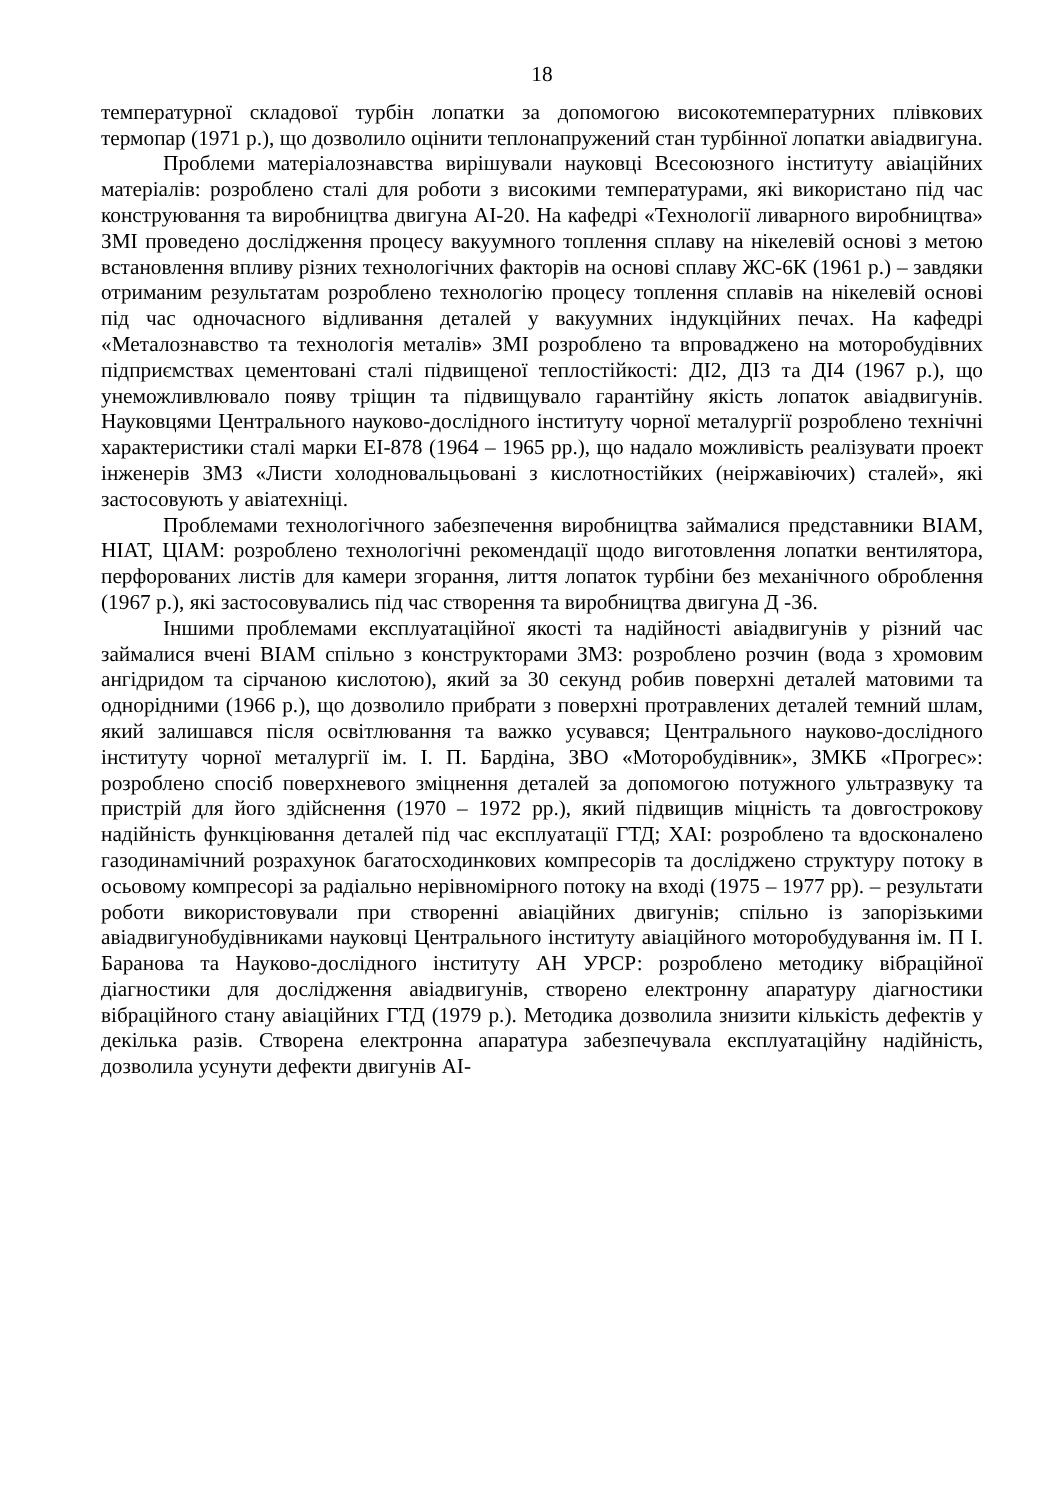18
температурної складової турбін лопатки за допомогою високотемпературних плівкових термопар (1971 р.), що дозволило оцінити теплонапружений стан турбінної лопатки авіадвигуна.
Проблеми матеріалознавства вирішували науковці Всесоюзного інституту авіаційних матеріалів: розроблено сталі для роботи з високими температурами, які використано під час конструювання та виробництва двигуна АІ-20. На кафедрі «Технології ливарного виробництва» ЗМІ проведено дослідження процесу вакуумного топлення сплаву на нікелевій основі з метою встановлення впливу різних технологічних факторів на основі сплаву ЖС-6К (1961 р.) – завдяки отриманим результатам розроблено технологію процесу топлення сплавів на нікелевій основі під час одночасного відливання деталей у вакуумних індукційних печах. На кафедрі «Металознавство та технологія металів» ЗМІ розроблено та впроваджено на моторобудівних підприємствах цементовані сталі підвищеної теплостійкості: ДІ2, ДІ3 та ДІ4 (1967 р.), що унеможливлювало появу тріщин та підвищувало гарантійну якість лопаток авіадвигунів. Науковцями Центрального науково-дослідного інституту чорної металургії розроблено технічні характеристики сталі марки ЕІ-878 (1964 – 1965 рр.), що надало можливість реалізувати проект інженерів ЗМЗ «Листи холодновальцьовані з кислотностійких (неіржавіючих) сталей», які застосовують у авіатехніці.
Проблемами технологічного забезпечення виробництва займалися представники ВІАМ, НІАТ, ЦІАМ: розроблено технологічні рекомендації щодо виготовлення лопатки вентилятора, перфорованих листів для камери згорання, лиття лопаток турбіни без механічного оброблення (1967 р.), які застосовувались під час створення та виробництва двигуна Д -36.
Іншими проблемами експлуатаційної якості та надійності авіадвигунів у різний час займалися вчені ВІАМ спільно з конструкторами ЗМЗ: розроблено розчин (вода з хромовим ангідридом та сірчаною кислотою), який за 30 секунд робив поверхні деталей матовими та однорідними (1966 р.), що дозволило прибрати з поверхні протравлених деталей темний шлам, який залишався після освітлювання та важко усувався; Центрального науково-дослідного інституту чорної металургії ім. І. П. Бардіна, ЗВО «Моторобудівник», ЗМКБ «Прогрес»: розроблено спосіб поверхневого зміцнення деталей за допомогою потужного ультразвуку та пристрій для його здійснення (1970 – 1972 рр.), який підвищив міцність та довгострокову надійність функціювання деталей під час експлуатації ГТД; ХАІ: розроблено та вдосконалено газодинамічний розрахунок багатосходинкових компресорів та досліджено структуру потоку в осьовому компресорі за радіально нерівномірного потоку на вході (1975 – 1977 рр). – результати роботи використовували при створенні авіаційних двигунів; спільно із запорізькими авіадвигунобудівниками науковці Центрального інституту авіаційного моторобудування ім. П І. Баранова та Науково-дослідного інституту АН УРСР: розроблено методику вібраційної діагностики для дослідження авіадвигунів, створено електронну апаратуру діагностики вібраційного стану авіаційних ГТД (1979 р.). Методика дозволила знизити кількість дефектів у декілька разів. Створена електронна апаратура забезпечувала експлуатаційну надійність, дозволила усунути дефекти двигунів АІ-